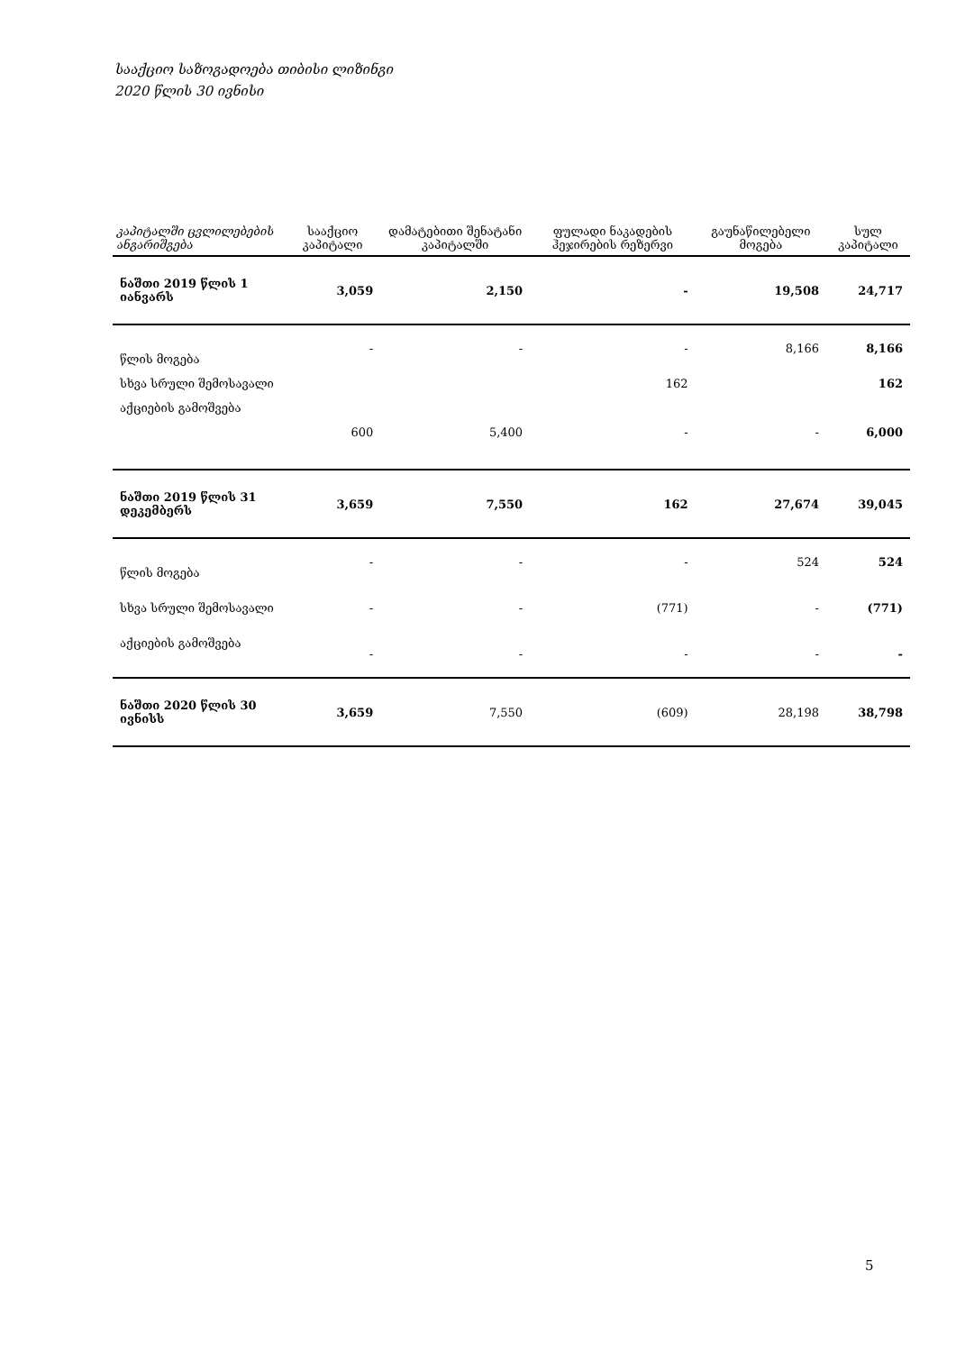სააქციო საზოგადოება თიბისი ლიზინგი
2020 წლის 30 ივნისი
| კაპიტალში ცვლილებების ანგარიშგება | სააქციო კაპიტალი | დამატებითი შენატანი კაპიტალში | ფულადი ნაკადების ჰეჯირების რეზერვი | გაუნაწილებელი მოგება | სულ კაპიტალი |
| --- | --- | --- | --- | --- | --- |
| ნაშთი 2019 წლის 1 იანვარს | 3,059 | 2,150 | - | 19,508 | 24,717 |
| წლის მოგება | - | - | - | 8,166 | 8,166 |
| სხვა სრული შემოსავალი | | | 162 | | 162 |
| აქციების გამოშვება | 600 | 5,400 | - | - | 6,000 |
| ნაშთი 2019 წლის 31 დეკემბერს | 3,659 | 7,550 | 162 | 27,674 | 39,045 |
| წლის მოგება | - | - | - | 524 | 524 |
| სხვა სრული შემოსავალი | - | - | (771) | - | (771) |
| აქციების გამოშვება | - | - | - | - | - |
| ნაშთი 2020 წლის 30 ივნისს | 3,659 | 7,550 | (609) | 28,198 | 38,798 |
5